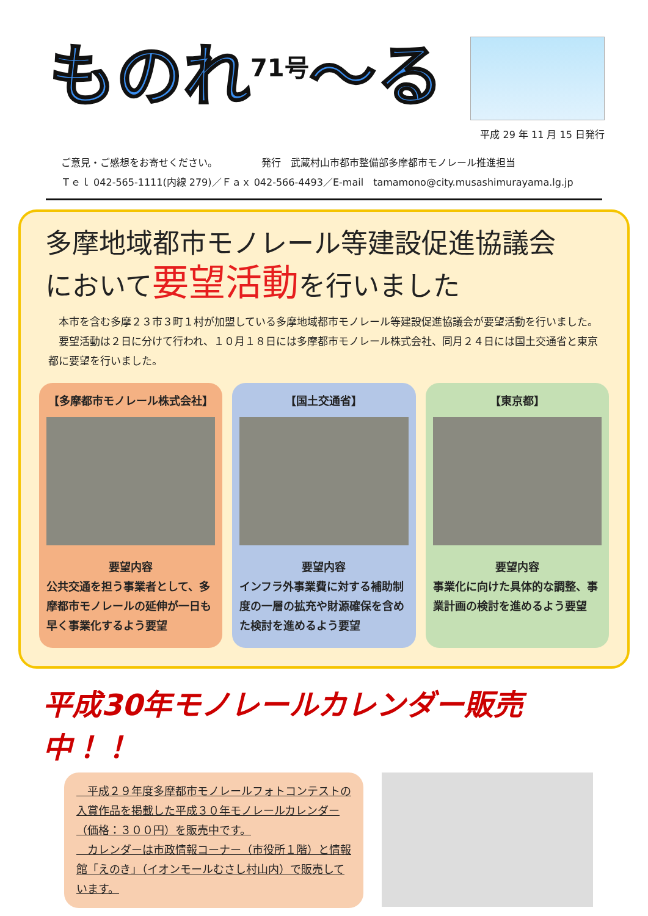ものれ<sup>71号</sup>～る
平成 29 年 11 月 15 日発行
ご意見・ご感想をお寄せください。　　　　　発行　武蔵村山市都市整備部多摩都市モノレール推進担当
Ｔｅｌ 042-565-1111(内線 279)／Ｆａｘ 042-566-4493／E-mail　tamamono@city.musashimurayama.lg.jp
多摩地域都市モノレール等建設促進協議会
において要望活動を行いました
　本市を含む多摩２３市３町１村が加盟している多摩地域都市モノレール等建設促進協議会が要望活動を行いました。
　要望活動は２日に分けて行われ、１０月１８日には多摩都市モノレール株式会社、同月２４日には国土交通省と東京都に要望を行いました。
【多摩都市モノレール株式会社】
要望内容
公共交通を担う事業者として、多摩都市モノレールの延伸が一日も早く事業化するよう要望
【国土交通省】
要望内容
インフラ外事業費に対する補助制度の一層の拡充や財源確保を含めた検討を進めるよう要望
【東京都】
要望内容
事業化に向けた具体的な調整、事業計画の検討を進めるよう要望
平成30年モノレールカレンダー販売中！！
　平成２９年度多摩都市モノレールフォトコンテストの入賞作品を掲載した平成３０年モノレールカレンダー（価格：３００円）を販売中です。
　カレンダーは市政情報コーナー（市役所１階）と情報館「えのき」（イオンモールむさし村山内）で販売しています。